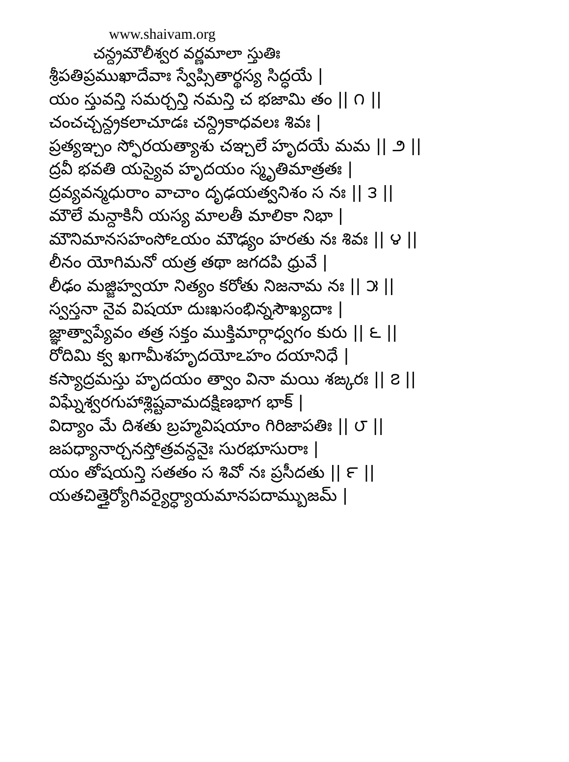www.shaivam.org
చన్ద్రమౌలీశ్వర వర్ణమాలా స్తుతిః
శ్రీపతిప్రముఖాదేవాః స్వేప్సితార్థస్య సిద్ధయే |
యం స్తువన్తి సమర్చన్తి నమన్తి చ భజామి తం || ౧ ||
చంచచ్చన్ద్రకలాచూడః చన్ద్రికాధవలః శివః |
ప్రత్యఞ్చం స్ఫోరయత్యాశు చఞ్చలే హృదయే మమ || ౨ ||
ద్రవీ భవతి యస్యైవ హృదయం స్మృతిమాత్రతః |
ద్రవ్యవన్మధురాం వాచాం దృఢయత్వనిశం స నః || ౩ ||
మౌలే మన్దాకినీ యస్య మాలతీ మాలికా నిభా |
మౌనిమానసహంసోఽయం మౌఢ్యం హరతు నః శివః || ౪ ||
లీనం యోగిమనో యత్ర తథా జగదపి ధ్రువే |
లీఢం మజ్జిహ్వయా నిత్యం కరోతు నిజనామ నః || ౫ ||
స్వస్తనా నైవ విషయా దుఃఖసంభిన్నసౌఖ్యదాః |
జ్ఞాత్వాప్యేవం తత్ర సక్తం ముక్తిమార్గాధ్వగం కురు || ౬ ||
రోదిమి క్వ ఖగామీశహృదయోఽహం దయానిధే |
కస్యాద్రమస్తు హృదయం త్వాం వినా మయి శఙ్కరః || ౭ ||
విఘ్నేశ్వరగుహాశ్లిష్టవామదక్షిణభాగ భాక్ |
విద్యాం మే దిశతు బ్రహ్మవిషయాం గిరిజాపతిః || ౮ ||
జపధ్యానార్చనస్తోత్రవన్దనైః సురభూసురాః |
యం తోషయన్తి సతతం స శివో నః ప్రసీదతు || ౯ ||
యతచిత్తైర్యోగివర్యైర్ధ్యాయమానపదామ్బుజమ్ |